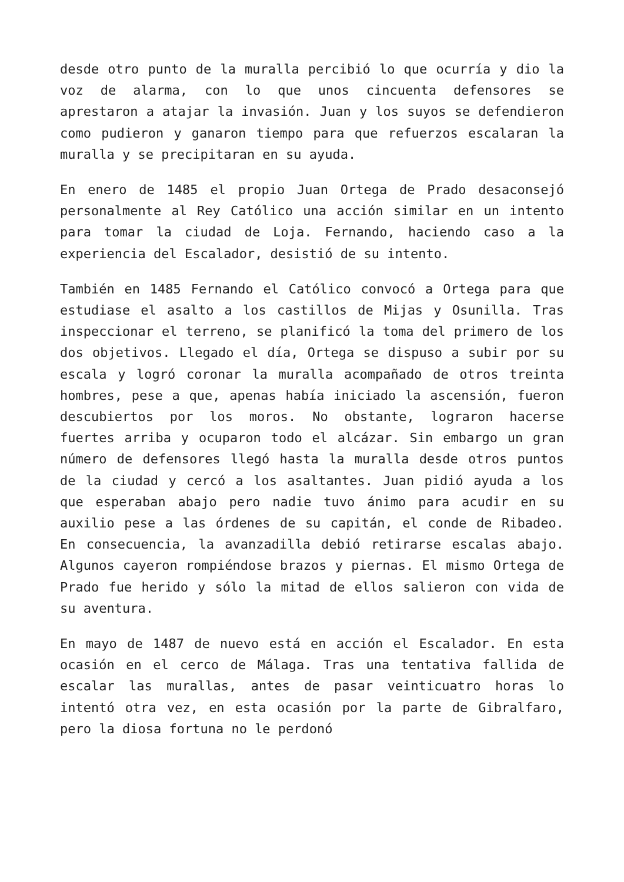desde otro punto de la muralla percibió lo que ocurría y dio la voz de alarma, con lo que unos cincuenta defensores se aprestaron a atajar la invasión. Juan y los suyos se defendieron como pudieron y ganaron tiempo para que refuerzos escalaran la muralla y se precipitaran en su ayuda.
En enero de 1485 el propio Juan Ortega de Prado desaconsejó personalmente al Rey Católico una acción similar en un intento para tomar la ciudad de Loja. Fernando, haciendo caso a la experiencia del Escalador, desistió de su intento.
También en 1485 Fernando el Católico convocó a Ortega para que estudiase el asalto a los castillos de Mijas y Osunilla. Tras inspeccionar el terreno, se planificó la toma del primero de los dos objetivos. Llegado el día, Ortega se dispuso a subir por su escala y logró coronar la muralla acompañado de otros treinta hombres, pese a que, apenas había iniciado la ascensión, fueron descubiertos por los moros. No obstante, lograron hacerse fuertes arriba y ocuparon todo el alcázar. Sin embargo un gran número de defensores llegó hasta la muralla desde otros puntos de la ciudad y cercó a los asaltantes. Juan pidió ayuda a los que esperaban abajo pero nadie tuvo ánimo para acudir en su auxilio pese a las órdenes de su capitán, el conde de Ribadeo. En consecuencia, la avanzadilla debió retirarse escalas abajo. Algunos cayeron rompiéndose brazos y piernas. El mismo Ortega de Prado fue herido y sólo la mitad de ellos salieron con vida de su aventura.
En mayo de 1487 de nuevo está en acción el Escalador. En esta ocasión en el cerco de Málaga. Tras una tentativa fallida de escalar las murallas, antes de pasar veinticuatro horas lo intentó otra vez, en esta ocasión por la parte de Gibralfaro, pero la diosa fortuna no le perdonó